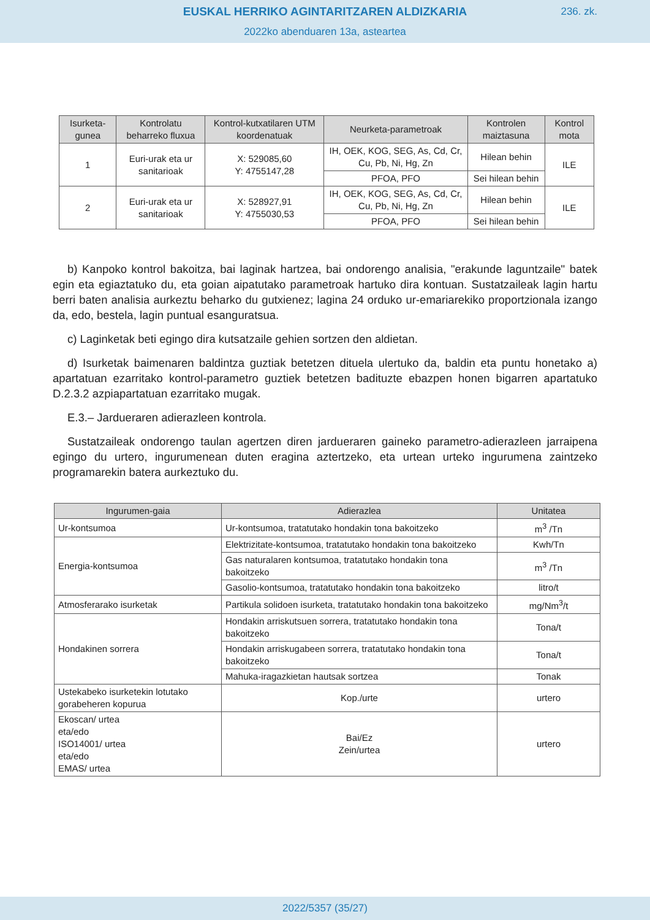EUSKAL HERRIKO AGINTARITZAREN ALDIZKARIA
236. zk.
2022ko abenduaren 13a, asteartea
| Isurketa-gunea | Kontrolatu beharreko fluxua | Kontrol-kutxatilaren UTM koordenatuak | Neurketa-parametroak | Kontrolen maiztasuna | Kontrol mota |
| --- | --- | --- | --- | --- | --- |
| 1 | Euri-urak eta ur sanitarioak | X: 529085,60 Y: 4755147,28 | IH, OEK, KOG, SEG, As, Cd, Cr, Cu, Pb, Ni, Hg, Zn | Hilean behin | ILE |
| | | | PFOA, PFO | Sei hilean behin | |
| 2 | Euri-urak eta ur sanitarioak | X: 528927,91 Y: 4755030,53 | IH, OEK, KOG, SEG, As, Cd, Cr, Cu, Pb, Ni, Hg, Zn | Hilean behin | ILE |
| | | | PFOA, PFO | Sei hilean behin | |
b) Kanpoko kontrol bakoitza, bai laginak hartzea, bai ondorengo analisia, "erakunde laguntzaile" batek egin eta egiaztatuko du, eta goian aipatutako parametroak hartuko dira kontuan. Sustatzaileak lagin hartu berri baten analisia aurkeztu beharko du gutxienez; lagina 24 orduko ur-emariarekiko proportzionala izango da, edo, bestela, lagin puntual esanguratsua.
c) Laginketak beti egingo dira kutsatzaile gehien sortzen den aldietan.
d) Isurketak baimenaren baldintza guztiak betetzen dituela ulertuko da, baldin eta puntu honetako a) apartatuan ezarritako kontrol-parametro guztiek betetzen badituzte ebazpen honen bigarren apartatuko D.2.3.2 azpiapartatuan ezarritako mugak.
E.3.– Jardueraren adierazleen kontrola.
Sustatzaileak ondorengo taulan agertzen diren jardueraren gaineko parametro-adierazleen jarraipena egingo du urtero, ingurumenean duten eragina aztertzeko, eta urtean urteko ingurumena zaintzeko programarekin batera aurkeztuko du.
| Ingurumen-gaia | Adierazlea | Unitatea |
| --- | --- | --- |
| Ur-kontsumoa | Ur-kontsumoa, tratatutako hondakin tona bakoitzeko | m<sup>3</sup> /Tn |
| Energia-kontsumoa | Elektrizitate-kontsumoa, tratatutako hondakin tona bakoitzeko | Kwh/Tn |
| | Gas naturalaren kontsumoa, tratatutako hondakin tona bakoitzeko | m<sup>3</sup> /Tn |
| | Gasolio-kontsumoa, tratatutako hondakin tona bakoitzeko | litro/t |
| Atmosferarako isurketak | Partikula solidoen isurketa, tratatutako hondakin tona bakoitzeko | mg/Nm<sup>3</sup>/t |
| Hondakinen sorrera | Hondakin arriskutsuen sorrera, tratatutako hondakin tona bakoitzeko | Tona/t |
| | Hondakin arriskugabeen sorrera, tratatutako hondakin tona bakoitzeko | Tona/t |
| | Mahuka-iragazkietan hautsak sortzea | Tonak |
| Ustekabeko isurketekin lotutako gorabeheren kopurua | Kop./urte | urtero |
| Ekoscan/ urtea eta/edo ISO14001/ urtea eta/edo EMAS/ urtea | Bai/Ez Zein/urtea | urtero |
2022/5357 (35/27)